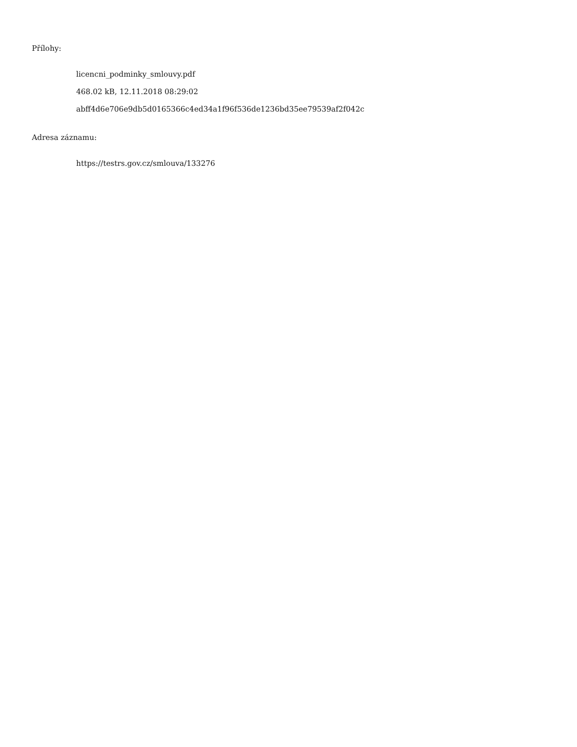Přílohy:
licencni_podminky_smlouvy.pdf
468.02 kB, 12.11.2018 08:29:02
abff4d6e706e9db5d0165366c4ed34a1f96f536de1236bd35ee79539af2f042c
Adresa záznamu:
https://testrs.gov.cz/smlouva/133276